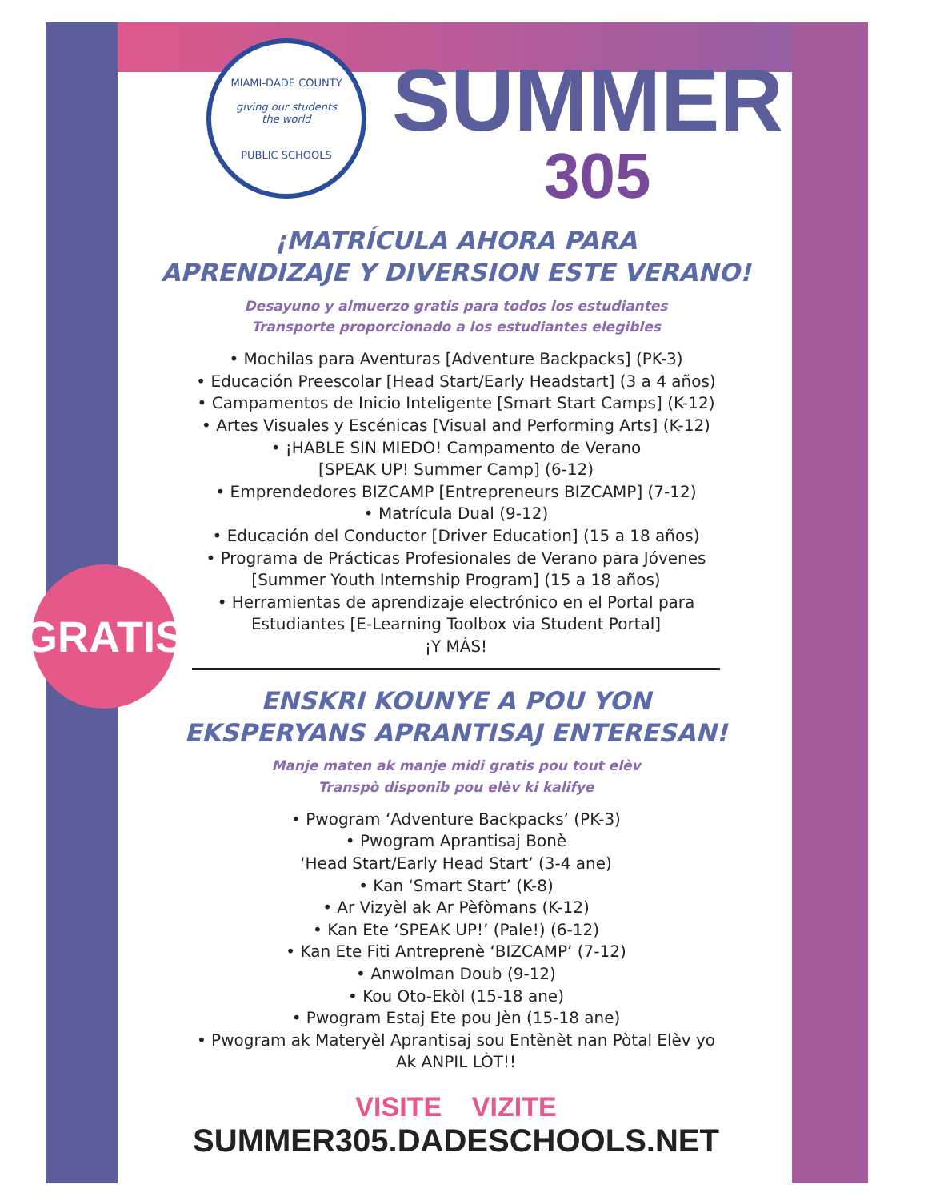GRATIS
MIAMI-DADE COUNTY
giving our students
the world
PUBLIC SCHOOLS
SUMMER
305
¡MATRÍCULA AHORA PARA
APRENDIZAJE Y DIVERSION ESTE VERANO!
Desayuno y almuerzo gratis para todos los estudiantes
Transporte proporcionado a los estudiantes elegibles
• Mochilas para Aventuras [Adventure Backpacks] (PK-3)
• Educación Preescolar [Head Start/Early Headstart] (3 a 4 años)
• Campamentos de Inicio Inteligente [Smart Start Camps] (K-12)
• Artes Visuales y Escénicas [Visual and Performing Arts] (K-12)
• ¡HABLE SIN MIEDO! Campamento de Verano
[SPEAK UP! Summer Camp] (6-12)
• Emprendedores BIZCAMP [Entrepreneurs BIZCAMP] (7-12)
• Matrícula Dual (9-12)
• Educación del Conductor [Driver Education] (15 a 18 años)
• Programa de Prácticas Profesionales de Verano para Jóvenes
[Summer Youth Internship Program] (15 a 18 años)
• Herramientas de aprendizaje electrónico en el Portal para
Estudiantes [E-Learning Toolbox via Student Portal]
¡Y MÁS!
ENSKRI KOUNYE A POU YON
EKSPERYANS APRANTISAJ ENTERESAN!
Manje maten ak manje midi gratis pou tout elèv
Transpò disponib pou elèv ki kalifye
• Pwogram ‘Adventure Backpacks’ (PK-3)
• Pwogram Aprantisaj Bonè
‘Head Start/Early Head Start’ (3-4 ane)
• Kan ‘Smart Start’ (K-8)
• Ar Vizyèl ak Ar Pèfòmans (K-12)
• Kan Ete ‘SPEAK UP!’ (Pale!) (6-12)
• Kan Ete Fiti Antreprenè ‘BIZCAMP’ (7-12)
• Anwolman Doub (9-12)
• Kou Oto-Ekòl (15-18 ane)
• Pwogram Estaj Ete pou Jèn (15-18 ane)
• Pwogram ak Materyèl Aprantisaj sou Entènèt nan Pòtal Elèv yo
Ak ANPIL LÒT!!
VISITE VIZITE
SUMMER305.DADESCHOOLS.NET